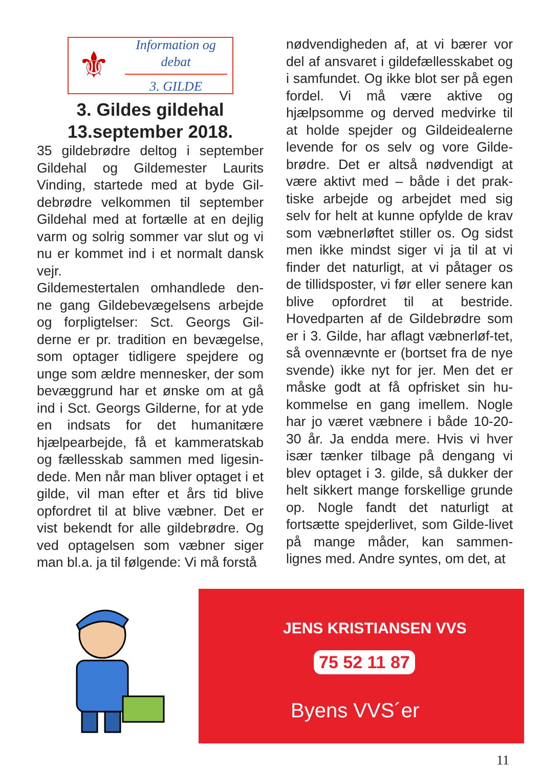⚜
Information og debat
3. GILDE
3. Gildes gildehal
13.september 2018.
35 gildebrødre deltog i september Gildehal og Gildemester Laurits Vinding, startede med at byde Gil-debrødre velkommen til september Gildehal med at fortælle at en dejlig varm og solrig sommer var slut og vi nu er kommet ind i et normalt dansk vejr.
Gildemestertalen omhandlede den-ne gang Gildebevægelsens arbejde og forpligtelser: Sct. Georgs Gil-derne er pr. tradition en bevægelse, som optager tidligere spejdere og unge som ældre mennesker, der som bevæggrund har et ønske om at gå ind i Sct. Georgs Gilderne, for at yde en indsats for det humanitære hjælpearbejde, få et kammeratskab og fællesskab sammen med ligesin-dede. Men når man bliver optaget i et gilde, vil man efter et års tid blive opfordret til at blive væbner. Det er vist bekendt for alle gildebrødre. Og ved optagelsen som væbner siger man bl.a. ja til følgende: Vi må forstå
nødvendigheden af, at vi bærer vor del af ansvaret i gildefællesskabet og i samfundet. Og ikke blot ser på egen fordel. Vi må være aktive og hjælpsomme og derved medvirke til at holde spejder og Gildeidealerne levende for os selv og vore Gilde-brødre. Det er altså nødvendigt at være aktivt med – både i det prak-tiske arbejde og arbejdet med sig selv for helt at kunne opfylde de krav som væbnerløftet stiller os. Og sidst men ikke mindst siger vi ja til at vi finder det naturligt, at vi påtager os de tillidsposter, vi før eller senere kan blive opfordret til at bestride. Hovedparten af de Gildebrødre som er i 3. Gilde, har aflagt væbnerløf-tet, så ovennævnte er (bortset fra de nye svende) ikke nyt for jer. Men det er måske godt at få opfrisket sin hu-kommelse en gang imellem. Nogle har jo været væbnere i både 10-20-30 år. Ja endda mere. Hvis vi hver især tænker tilbage på dengang vi blev optaget i 3. gilde, så dukker der helt sikkert mange forskellige grunde op. Nogle fandt det naturligt at fortsætte spejderlivet, som Gilde-livet på mange måder, kan sammen-lignes med. Andre syntes, om det, at
JENS KRISTIANSEN VVS
75 52 11 87
Byens VVS´er
11